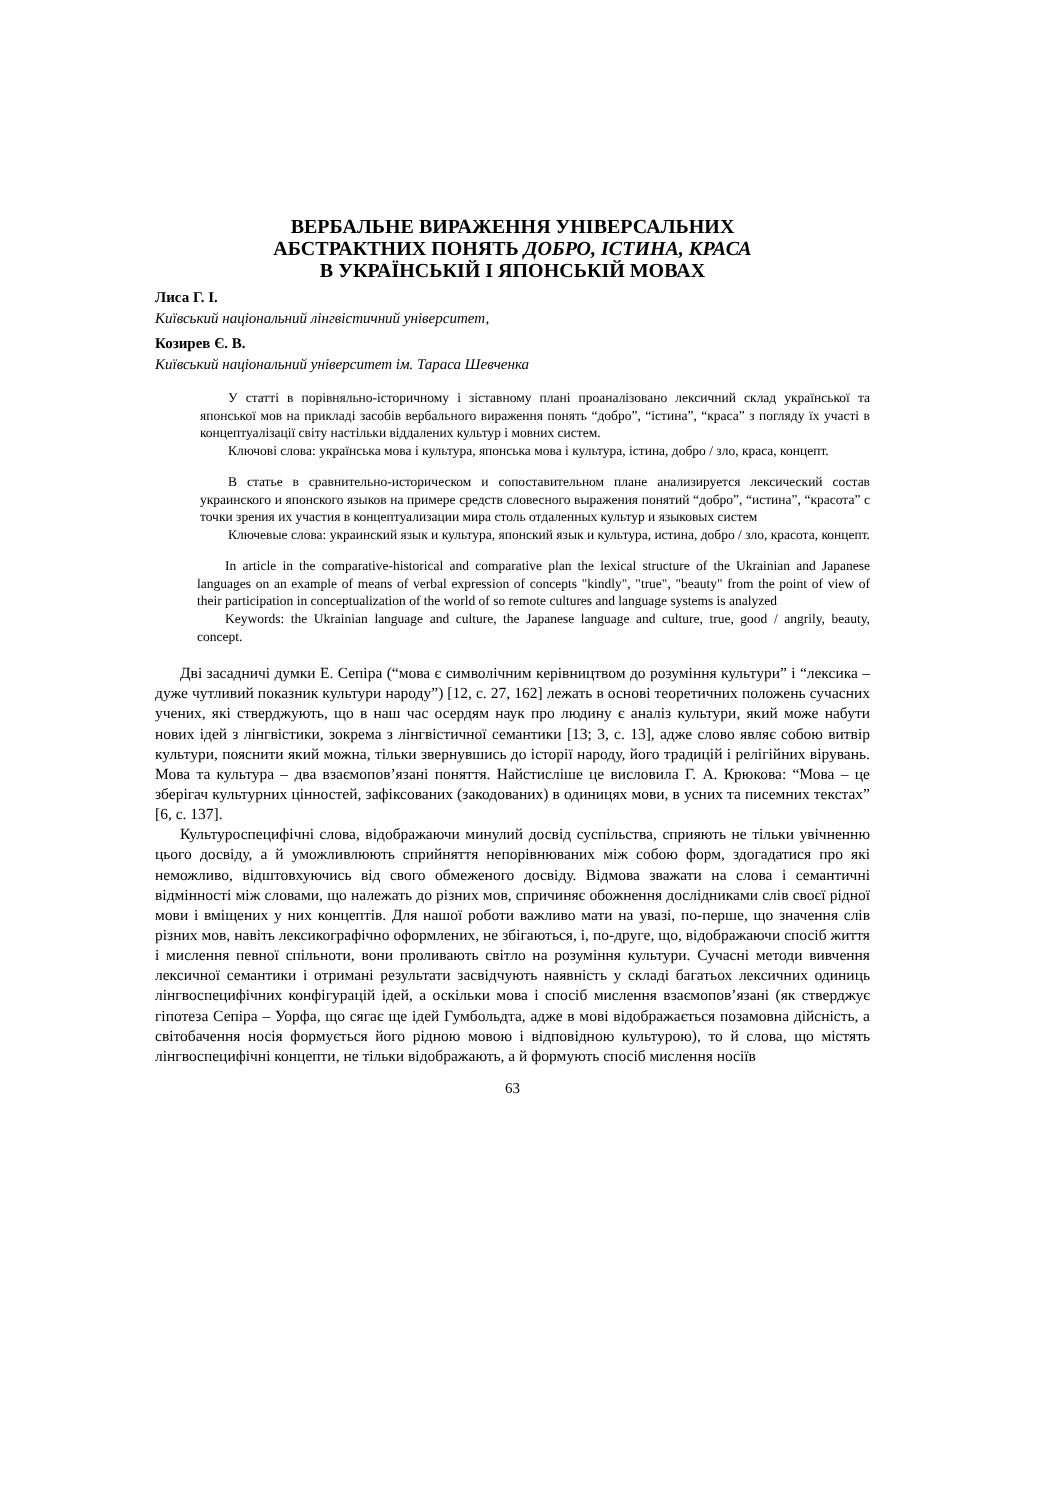ВЕРБАЛЬНЕ ВИРАЖЕННЯ УНІВЕРСАЛЬНИХ
АБСТРАКТНИХ ПОНЯТЬ ДОБРО, ІСТИНА, КРАСА
В УКРАЇНСЬКІЙ І ЯПОНСЬКІЙ МОВАХ
Лиса Г. І.
Київський національний лінгвістичний університет,
Козирев Є. В.
Київський національний університет ім. Тараса Шевченка
У статті в порівняльно-історичному і зіставному плані проаналізовано лексичний склад української та японської мов на прикладі засобів вербального вираження понять “добро”, “істина”, “краса” з погляду їх участі в концептуалізації світу настільки віддалених культур і мовних систем.
Ключові слова: українська мова і культура, японська мова і культура, істина, добро / зло, краса, концепт.
В статье в сравнительно-историческом и сопоставительном плане анализируется лексический состав украинского и японского языков на примере средств словесного выражения понятий “добро”, “истина”, “красота” с точки зрения их участия в концептуализации мира столь отдаленных культур и языковых систем
Ключевые слова: украинский язык и культура, японский язык и культура, истина, добро / зло, красота, концепт.
In article in the comparative-historical and comparative plan the lexical structure of the Ukrainian and Japanese languages on an example of means of verbal expression of concepts "kindly", "true", "beauty" from the point of view of their participation in conceptualization of the world of so remote cultures and language systems is analyzed
Keywords: the Ukrainian language and culture, the Japanese language and culture, true, good / angrily, beauty, concept.
Дві засадничі думки Е. Сепіра (“мова є символічним керівництвом до розуміння культури” і “лексика – дуже чутливий показник культури народу”) [12, с. 27, 162] лежать в основі теоретичних положень сучасних учених, які стверджують, що в наш час осердям наук про людину є аналіз культури, який може набути нових ідей з лінгвістики, зокрема з лінгвістичної семантики [13; 3, с. 13], адже слово являє собою витвір культури, пояснити який можна, тільки звернувшись до історії народу, його традицій і релігійних вірувань. Мова та культура – два взаємопов’язані поняття. Найстисліше це висловила Г. А. Крюкова: “Мова – це зберігач культурних цінностей, зафіксованих (закодованих) в одиницях мови, в усних та писемних текстах” [6, с. 137].
Культуроспецифічні слова, відображаючи минулий досвід суспільства, сприяють не тільки увічненню цього досвіду, а й уможливлюють сприйняття непорівнюваних між собою форм, здогадатися про які неможливо, відштовхуючись від свого обмеженого досвіду. Відмова зважати на слова і семантичні відмінності між словами, що належать до різних мов, спричиняє обожнення дослідниками слів своєї рідної мови і вміщених у них концептів. Для нашої роботи важливо мати на увазі, по-перше, що значення слів різних мов, навіть лексикографічно оформлених, не збігаються, і, по-друге, що, відображаючи спосіб життя і мислення певної спільноти, вони проливають світло на розуміння культури. Сучасні методи вивчення лексичної семантики і отримані результати засвідчують наявність у складі багатьох лексичних одиниць лінгвоспецифічних конфігурацій ідей, а оскільки мова і спосіб мислення взаємопов’язані (як стверджує гіпотеза Сепіра – Уорфа, що сягає ще ідей Гумбольдта, адже в мові відображається позамовна дійсність, а світобачення носія формується його рідною мовою і відповідною культурою), то й слова, що містять лінгвоспецифічні концепти, не тільки відображають, а й формують спосіб мислення носіїв
63